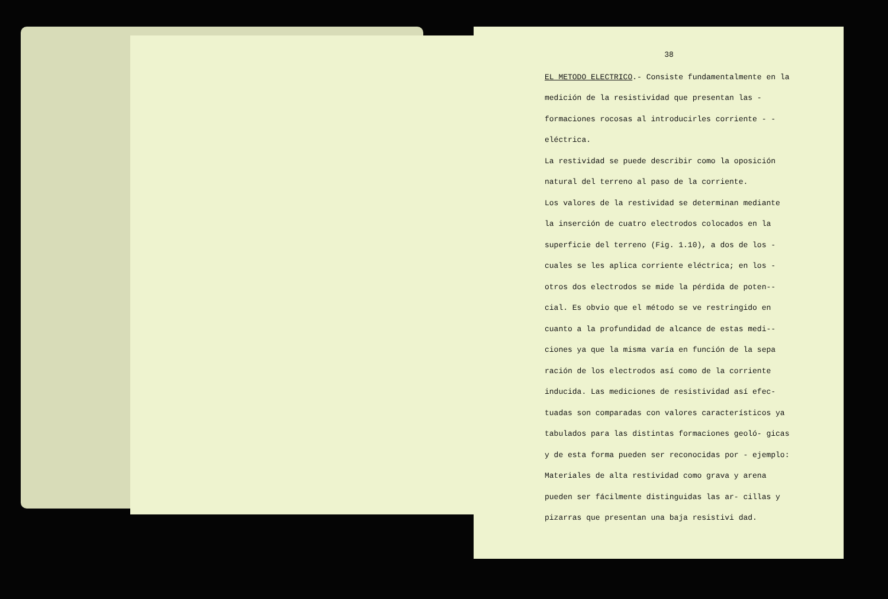38
EL METODO ELECTRICO.- Consiste fundamentalmente en la medición de la resistividad que presentan las - formaciones rocosas al introducirles corriente - - eléctrica.
La restividad se puede describir como la oposición natural del terreno al paso de la corriente.
Los valores de la restividad se determinan mediante la inserción de cuatro electrodos colocados en la superficie del terreno (Fig. 1.10), a dos de los - cuales se les aplica corriente eléctrica; en los - otros dos electrodos se mide la pérdida de poten-- cial. Es obvio que el método se ve restringido en cuanto a la profundidad de alcance de estas medi-- ciones ya que la misma varía en función de la sepa ración de los electrodos así como de la corriente inducida. Las mediciones de resistividad así efec- tuadas son comparadas con valores característicos ya tabulados para las distintas formaciones geoló- gicas y de esta forma pueden ser reconocidas por - ejemplo: Materiales de alta restividad como grava y arena pueden ser fácilmente distinguidas las ar- cillas y pizarras que presentan una baja resistivi dad.